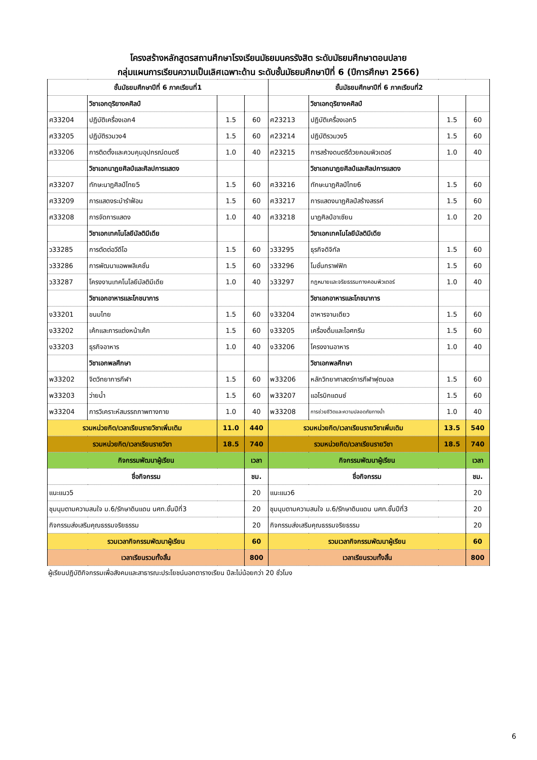โครงสร้างหลักสูตรสถานศึกษาโรงเรียนมัธยมนครรังสิต ระดับมัธยมศึกษาตอนปลาย
กลุ่มแผนการเรียนความเป็นเลิศเฉพาะด้าน ระดับชั้นมัธยมศึกษาปีที่ 6 (ปีการศึกษา 2566)
| ชั้นมัธยมศึกษาปีที่ 6 ภาคเรียนที่1 | | | | ชั้นมัธยมศึกษาปีที่ 6 ภาคเรียนที่2 | | | |
| --- | --- | --- | --- | --- | --- | --- | --- |
| | วิชาเอกดุริยางคศิลป์ | | | | วิชาเอกดุริยางคศิลป์ | | |
| ศ33204 | ปฏิบัติเครื่องเอก4 | 1.5 | 60 | ศ23213 | ปฏิบัติเครื่องเอก5 | 1.5 | 60 |
| ศ33205 | ปฏิบัติรวมวง4 | 1.5 | 60 | ศ23214 | ปฏิบัติรวมวง5 | 1.5 | 60 |
| ศ33206 | การติดตั้งและควบคุมอุปกรณ์ดนตรี | 1.0 | 40 | ศ23215 | การสร้างดนตรีด้วยคอมพิวเตอร์ | 1.0 | 40 |
| | วิชาเอกนาฏยศิลป์และศิลปการแสดง | | | | วิชาเอกนาฏยศิลป์และศิลปการแสดง | | |
| ศ33207 | ทักษะนาฏศิลป์ไทย5 | 1.5 | 60 | ศ33216 | ทักษะนาฏศิลป์ไทย6 | 1.5 | 60 |
| ศ33209 | การแสดงระบำรำฟ้อน | 1.5 | 60 | ศ33217 | การแสดงนาฏศิลป์สร้างสรรค์ | 1.5 | 60 |
| ศ33208 | การจัดการแสดง | 1.0 | 40 | ศ33218 | นาฏศิลป์อาเซียน | 1.0 | 20 |
| | วิชาเอกเทคโนโลยีมัลติมีเดีย | | | | วิชาเอกเทคโนโลยีมัลติมีเดีย | | |
| ว33285 | การตัดต่อวีดีโอ | 1.5 | 60 | ว33295 | ธุรกิจดิจิทัล | 1.5 | 60 |
| ว33286 | การพัฒนาแอพพลิเคชั่น | 1.5 | 60 | ว33296 | โมชั่นกราฟฟิก | 1.5 | 60 |
| ว33287 | โครงงานเทคโนโลยีมัลติมีเดีย | 1.0 | 40 | ว33297 | กฎหมายและจริยธรรมทางคอมพิวเตอร์ | 1.0 | 40 |
| | วิชาเอกอาหารและโภชนาการ | | | | วิชาเอกอาหารและโภชนาการ | | |
| ง33201 | ขนมไทย | 1.5 | 60 | ง33204 | อาหารจานเดียว | 1.5 | 60 |
| ง33202 | เค้กและการแต่งหน้าเค้ก | 1.5 | 60 | ง33205 | เครื่องดื่มและไอศกรีม | 1.5 | 60 |
| ง33203 | ธุรกิจอาหาร | 1.0 | 40 | ง33206 | โครงงานอาหาร | 1.0 | 40 |
| | วิชาเอกพลศึกษา | | | | วิชาเอกพลศึกษา | | |
| พ33202 | จิตวิทยาการกีฬา | 1.5 | 60 | พ33206 | หลักวิทยาศาสตร์การกีฬาฟุตบอล | 1.5 | 60 |
| พ33203 | ว่ายน้ำ | 1.5 | 60 | พ33207 | แอโรบิกแดนซ์ | 1.5 | 60 |
| พ33204 | การวิเคราะห์สมรรถภาพทางกาย | 1.0 | 40 | พ33208 | การช่วยชีวิตและความปลอดภัยทางน้ำ | 1.0 | 40 |
| รวมหน่วยกิต/เวลาเรียนรายวิชาเพิ่มเติม | | 11.0 | 440 | รวมหน่วยกิต/เวลาเรียนรายวิชาเพิ่มเติม | | 13.5 | 540 |
| รวมหน่วยกิต/เวลาเรียนรายวิชา | | 18.5 | 740 | รวมหน่วยกิต/เวลาเรียนรายวิชา | | 18.5 | 740 |
| กิจกรรมพัฒนาผู้เรียน | | | เวลา | กิจกรรมพัฒนาผู้เรียน | | | เวลา |
| ชื่อกิจกรรม | | | ชม. | ชื่อกิจกรรม | | | ชม. |
| แนะแนว5 | | | 20 | แนะแนว6 | | | 20 |
| ชุมนุมตามความสนใจ ม.6/รักษาดินแดน นศท.ชั้นปีที่3 | | | 20 | ชุมนุมตามความสนใจ ม.6/รักษาดินแดน นศท.ชั้นปีที่3 | | | 20 |
| กิจกรรมส่งเสริมคุณธรรมจริยธรรม | | | 20 | กิจกรรมส่งเสริมคุณธรรมจริยธรรม | | | 20 |
| รวมเวลากิจกรรมพัฒนาผู้เรียน | | | 60 | รวมเวลากิจกรรมพัฒนาผู้เรียน | | | 60 |
| เวลาเรียนรวมทั้งสิ้น | | | 800 | เวลาเรียนรวมทั้งสิ้น | | | 800 |
ผู้เรียนปฏิบัติกิจกรรมเพื่อสังคมและสาธารณะประโยชน์นอกตารางเรียน ปีละไม่น้อยกว่า 20 ชั่วโมง
6